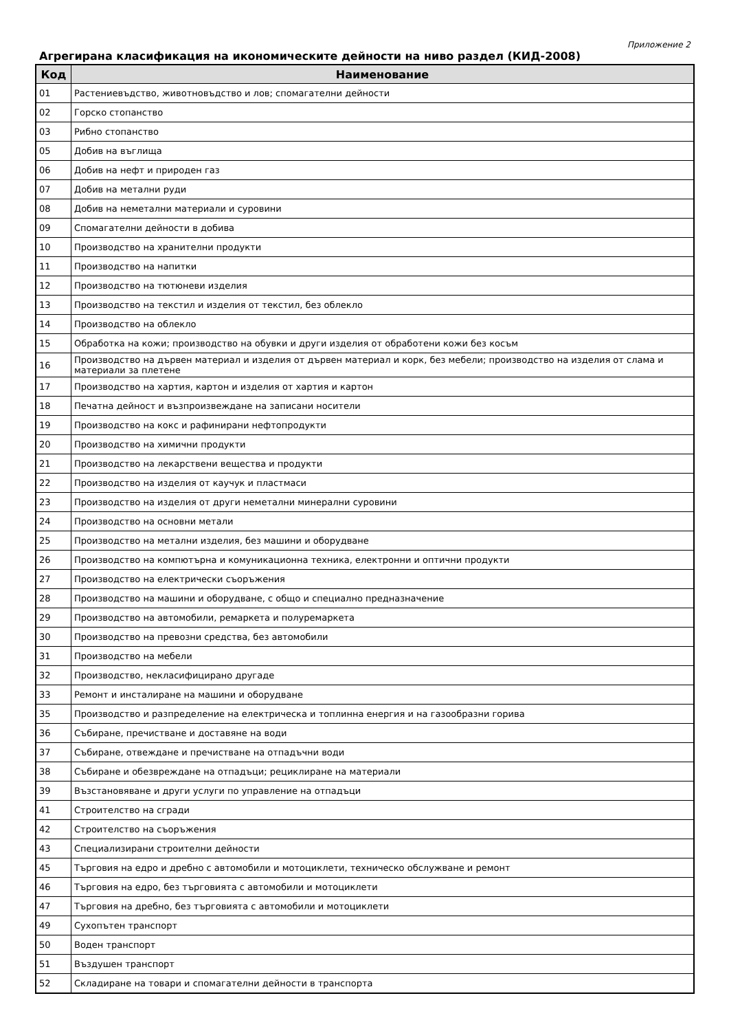Приложение 2
Агрегирана класификация на икономическите дейности на ниво раздел (КИД-2008)
| Код | Наименование |
| --- | --- |
| 01 | Растениевъдство, животновъдство и лов; спомагателни дейности |
| 02 | Горско стопанство |
| 03 | Рибно стопанство |
| 05 | Добив на въглища |
| 06 | Добив на нефт и природен газ |
| 07 | Добив на метални руди |
| 08 | Добив на неметални материали и суровини |
| 09 | Спомагателни дейности в добива |
| 10 | Производство на хранителни продукти |
| 11 | Производство на напитки |
| 12 | Производство на тютюневи изделия |
| 13 | Производство на текстил и изделия от текстил, без облекло |
| 14 | Производство на облекло |
| 15 | Обработка на кожи; производство на обувки и други изделия от обработени кожи без косъм |
| 16 | Производство на дървен материал и изделия от дървен материал и корк, без мебели; производство на изделия от слама и материали за плетене |
| 17 | Производство на хартия, картон и изделия от хартия и картон |
| 18 | Печатна дейност и възпроизвеждане на записани носители |
| 19 | Производство на кокс и рафинирани нефтопродукти |
| 20 | Производство на химични продукти |
| 21 | Производство на лекарствени вещества и продукти |
| 22 | Производство на изделия от каучук и пластмаси |
| 23 | Производство на изделия от други неметални минерални суровини |
| 24 | Производство на основни метали |
| 25 | Производство на метални изделия, без машини и оборудване |
| 26 | Производство на компютърна и комуникационна техника, електронни и оптични продукти |
| 27 | Производство на електрически съоръжения |
| 28 | Производство на машини и оборудване, с общо и специално предназначение |
| 29 | Производство на автомобили, ремаркета и полуремаркета |
| 30 | Производство на превозни средства, без автомобили |
| 31 | Производство на мебели |
| 32 | Производство, некласифицирано другаде |
| 33 | Ремонт и инсталиране на машини и оборудване |
| 35 | Производство и разпределение на електрическа и топлинна енергия и на газообразни горива |
| 36 | Събиране, пречистване и доставяне на води |
| 37 | Събиране, отвеждане и пречистване на отпадъчни води |
| 38 | Събиране и обезвреждане на отпадъци; рециклиране на материали |
| 39 | Възстановяване и други услуги по управление на отпадъци |
| 41 | Строителство на сгради |
| 42 | Строителство на съоръжения |
| 43 | Специализирани строителни дейности |
| 45 | Търговия на едро и дребно с автомобили и мотоциклети, техническо обслужване и ремонт |
| 46 | Търговия на едро, без търговията с автомобили и мотоциклети |
| 47 | Търговия на дребно, без търговията с автомобили и мотоциклети |
| 49 | Сухопътен транспорт |
| 50 | Воден транспорт |
| 51 | Въздушен транспорт |
| 52 | Складиране на товари и спомагателни дейности в транспорта |